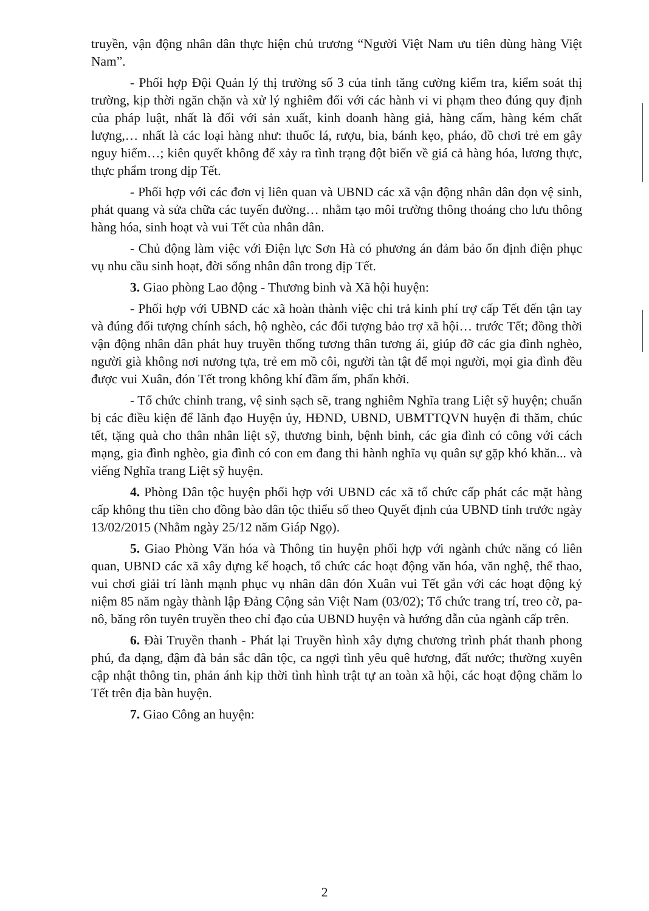truyền, vận động nhân dân thực hiện chủ trương “Người Việt Nam ưu tiên dùng hàng Việt Nam”.
- Phối hợp Đội Quản lý thị trường số 3 của tỉnh tăng cường kiểm tra, kiểm soát thị trường, kịp thời ngăn chặn và xử lý nghiêm đối với các hành vi vi phạm theo đúng quy định của pháp luật, nhất là đối với sản xuất, kinh doanh hàng giả, hàng cấm, hàng kém chất lượng,… nhất là các loại hàng như: thuốc lá, rượu, bia, bánh kẹo, pháo, đồ chơi trẻ em gây nguy hiểm…; kiên quyết không để xảy ra tình trạng đột biến về giá cả hàng hóa, lương thực, thực phẩm trong dịp Tết.
- Phối hợp với các đơn vị liên quan và UBND các xã vận động nhân dân dọn vệ sinh, phát quang và sửa chữa các tuyến đường… nhằm tạo môi trường thông thoáng cho lưu thông hàng hóa, sinh hoạt và vui Tết của nhân dân.
- Chủ động làm việc với Điện lực Sơn Hà có phương án đảm bảo ổn định điện phục vụ nhu cầu sinh hoạt, đời sống nhân dân trong dịp Tết.
3. Giao phòng Lao động - Thương binh và Xã hội huyện:
- Phối hợp với UBND các xã hoàn thành việc chi trả kinh phí trợ cấp Tết đến tận tay và đúng đối tượng chính sách, hộ nghèo, các đối tượng bảo trợ xã hội… trước Tết; đồng thời vận động nhân dân phát huy truyền thống tương thân tương ái, giúp đỡ các gia đình nghèo, người già không nơi nương tựa, trẻ em mồ côi, người tàn tật để mọi người, mọi gia đình đều được vui Xuân, đón Tết trong không khí đầm ấm, phấn khởi.
- Tổ chức chỉnh trang, vệ sinh sạch sẽ, trang nghiêm Nghĩa trang Liệt sỹ huyện; chuẩn bị các điều kiện để lãnh đạo Huyện ủy, HĐND, UBND, UBMTTQVN huyện đi thăm, chúc tết, tặng quà cho thân nhân liệt sỹ, thương binh, bệnh binh, các gia đình có công với cách mạng, gia đình nghèo, gia đình có con em đang thi hành nghĩa vụ quân sự gặp khó khăn... và viếng Nghĩa trang Liệt sỹ huyện.
4. Phòng Dân tộc huyện phối hợp với UBND các xã tổ chức cấp phát các mặt hàng cấp không thu tiền cho đồng bào dân tộc thiểu số theo Quyết định của UBND tỉnh trước ngày 13/02/2015 (Nhằm ngày 25/12 năm Giáp Ngọ).
5. Giao Phòng Văn hóa và Thông tin huyện phối hợp với ngành chức năng có liên quan, UBND các xã xây dựng kế hoạch, tổ chức các hoạt động văn hóa, văn nghệ, thể thao, vui chơi giải trí lành mạnh phục vụ nhân dân đón Xuân vui Tết gắn với các hoạt động kỷ niệm 85 năm ngày thành lập Đảng Cộng sản Việt Nam (03/02); Tổ chức trang trí, treo cờ, pa-nô, băng rôn tuyên truyền theo chỉ đạo của UBND huyện và hướng dẫn của ngành cấp trên.
6. Đài Truyền thanh - Phát lại Truyền hình xây dựng chương trình phát thanh phong phú, đa dạng, đậm đà bản sắc dân tộc, ca ngợi tình yêu quê hương, đất nước; thường xuyên cập nhật thông tin, phản ánh kịp thời tình hình trật tự an toàn xã hội, các hoạt động chăm lo Tết trên địa bàn huyện.
7. Giao Công an huyện:
2